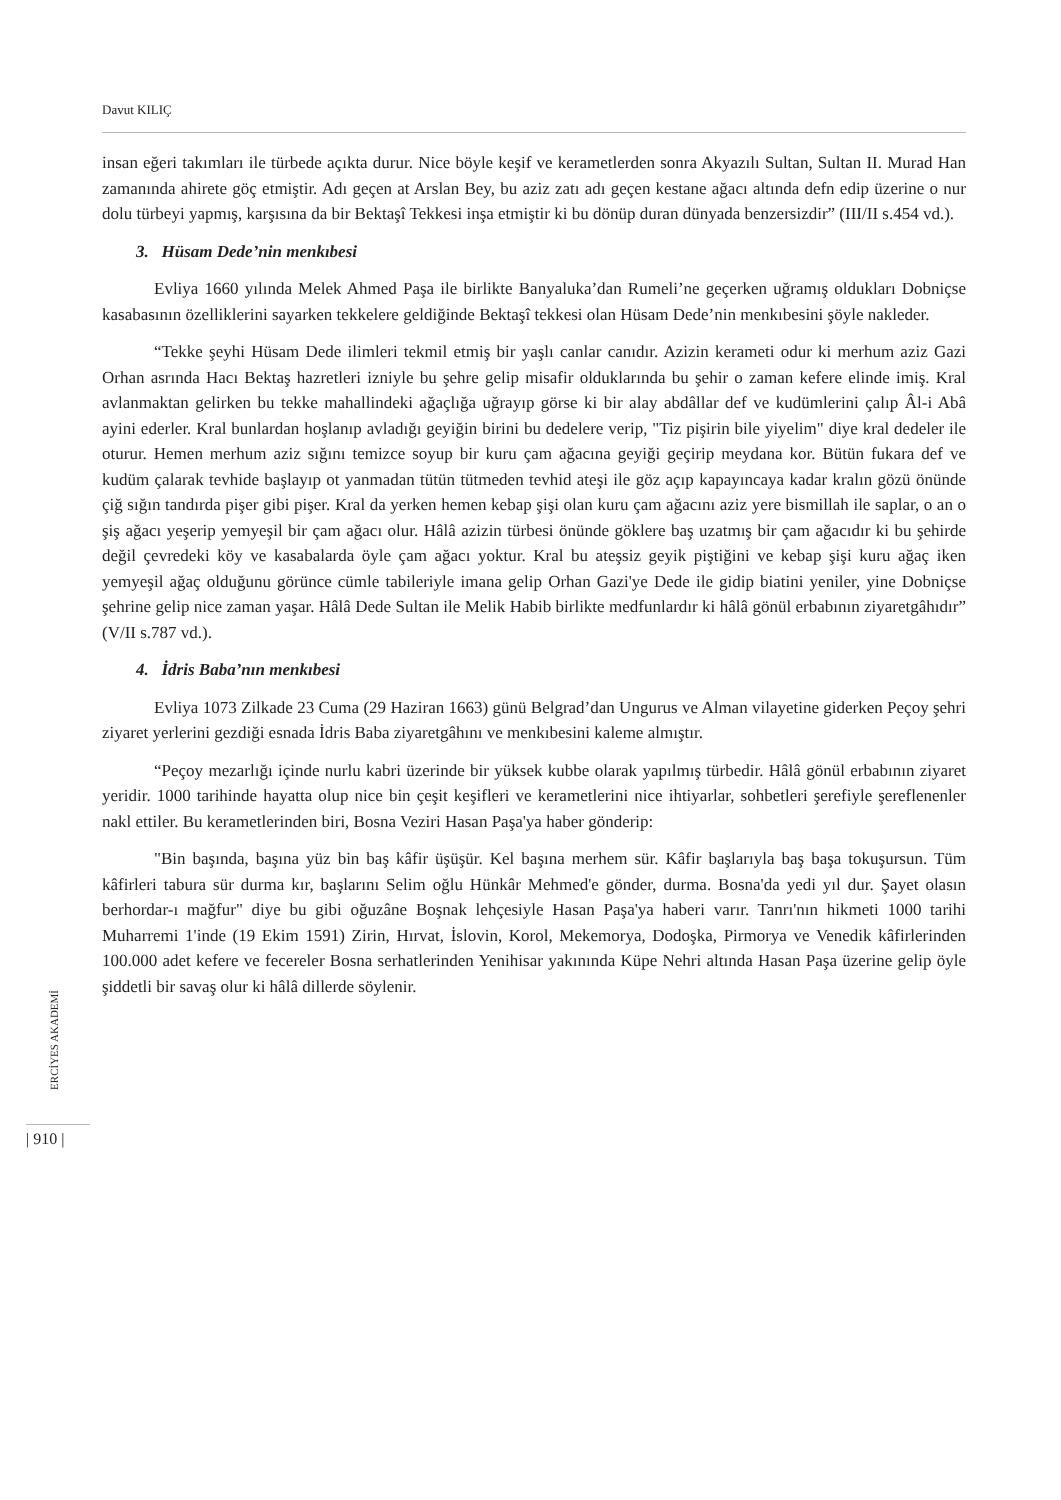Davut KILIÇ
insan eğeri takımları ile türbede açıkta durur. Nice böyle keşif ve kerametlerden sonra Akyazılı Sultan, Sultan II. Murad Han zamanında ahirete göç etmiştir. Adı geçen at Arslan Bey, bu aziz zatı adı geçen kestane ağacı altında defn edip üzerine o nur dolu türbeyi yapmış, karşısına da bir Bektaşî Tekkesi inşa etmiştir ki bu dönüp duran dünyada benzersizdir” (III/II s.454 vd.).
3. Hüsam Dede’nin menkıbesi
Evliya 1660 yılında Melek Ahmed Paşa ile birlikte Banyaluka’dan Rumeli’ne geçerken uğramış oldukları Dobniçse kasabasının özelliklerini sayarken tekkelere geldiğinde Bektaşî tekkesi olan Hüsam Dede’nin menkıbesini şöyle nakleder.
“Tekke şeyhi Hüsam Dede ilimleri tekmil etmiş bir yaşlı canlar canıdır. Azizin kerameti odur ki merhum aziz Gazi Orhan asrında Hacı Bektaş hazretleri izniyle bu şehre gelip misafir olduklarında bu şehir o zaman kefere elinde imiş. Kral avlanmaktan gelirken bu tekke mahallindeki ağaçlığa uğrayıp görse ki bir alay abdâllar def ve kudümlerini çalıp Âl-i Abâ ayini ederler. Kral bunlardan hoşlanıp avladığı geyiğin birini bu dedelere verip, "Tiz pişirin bile yiyelim" diye kral dedeler ile oturur. Hemen merhum aziz sığını temizce soyup bir kuru çam ağacına geyiği geçirip meydana kor. Bütün fukara def ve kudüm çalarak tevhide başlayıp ot yanmadan tütün tütmeden tevhid ateşi ile göz açıp kapayıncaya kadar kralın gözü önünde çiğ sığın tandırda pişer gibi pişer. Kral da yerken hemen kebap şişi olan kuru çam ağacını aziz yere bismillah ile saplar, o an o şiş ağacı yeşerip yemyeşil bir çam ağacı olur. Hâlâ azizin türbesi önünde göklere baş uzatmış bir çam ağacıdır ki bu şehirde değil çevredeki köy ve kasabalarda öyle çam ağacı yoktur. Kral bu ateşsiz geyik piştiğini ve kebap şişi kuru ağaç iken yemyeşil ağaç olduğunu görünce cümle tabileriyle imana gelip Orhan Gazi'ye Dede ile gidip biatini yeniler, yine Dobniçse şehrine gelip nice zaman yaşar. Hâlâ Dede Sultan ile Melik Habib birlikte medfunlardır ki hâlâ gönül erbabının ziyaretgâhıdır” (V/II s.787 vd.).
4. İdris Baba’nın menkıbesi
Evliya 1073 Zilkade 23 Cuma (29 Haziran 1663) günü Belgrad’dan Ungurus ve Alman vilayetine giderken Peçoy şehri ziyaret yerlerini gezdiği esnada İdris Baba ziyaretgâhını ve menkıbesini kaleme almıştır.
“Peçoy mezarlığı içinde nurlu kabri üzerinde bir yüksek kubbe olarak yapılmış türbedir. Hâlâ gönül erbabının ziyaret yeridir. 1000 tarihinde hayatta olup nice bin çeşit keşifleri ve kerametlerini nice ihtiyarlar, sohbetleri şerefiyle şereflenenler nakl ettiler. Bu kerametlerinden biri, Bosna Veziri Hasan Paşa'ya haber gönderip:
"Bin başında, başına yüz bin baş kâfir üşüşür. Kel başına merhem sür. Kâfir başlarıyla baş başa tokuşursun. Tüm kâfirleri tabura sür durma kır, başlarını Selim oğlu Hünkâr Mehmed'e gönder, durma. Bosna'da yedi yıl dur. Şayet olasın berhordar-ı mağfur" diye bu gibi oğuzâne Boşnak lehçesiyle Hasan Paşa'ya haberi varır. Tanrı'nın hikmeti 1000 tarihi Muharremi 1'inde (19 Ekim 1591) Zirin, Hırvat, İslovin, Korol, Mekemorya, Dodoşka, Pirmorya ve Venedik kâfirlerinden 100.000 adet kefere ve fecereler Bosna serhatlerinden Yenihisar yakınında Küpe Nehri altında Hasan Paşa üzerine gelip öyle şiddetli bir savaş olur ki hâlâ dillerde söylenir.
ERCİYES AKADEMİ
| 910 |